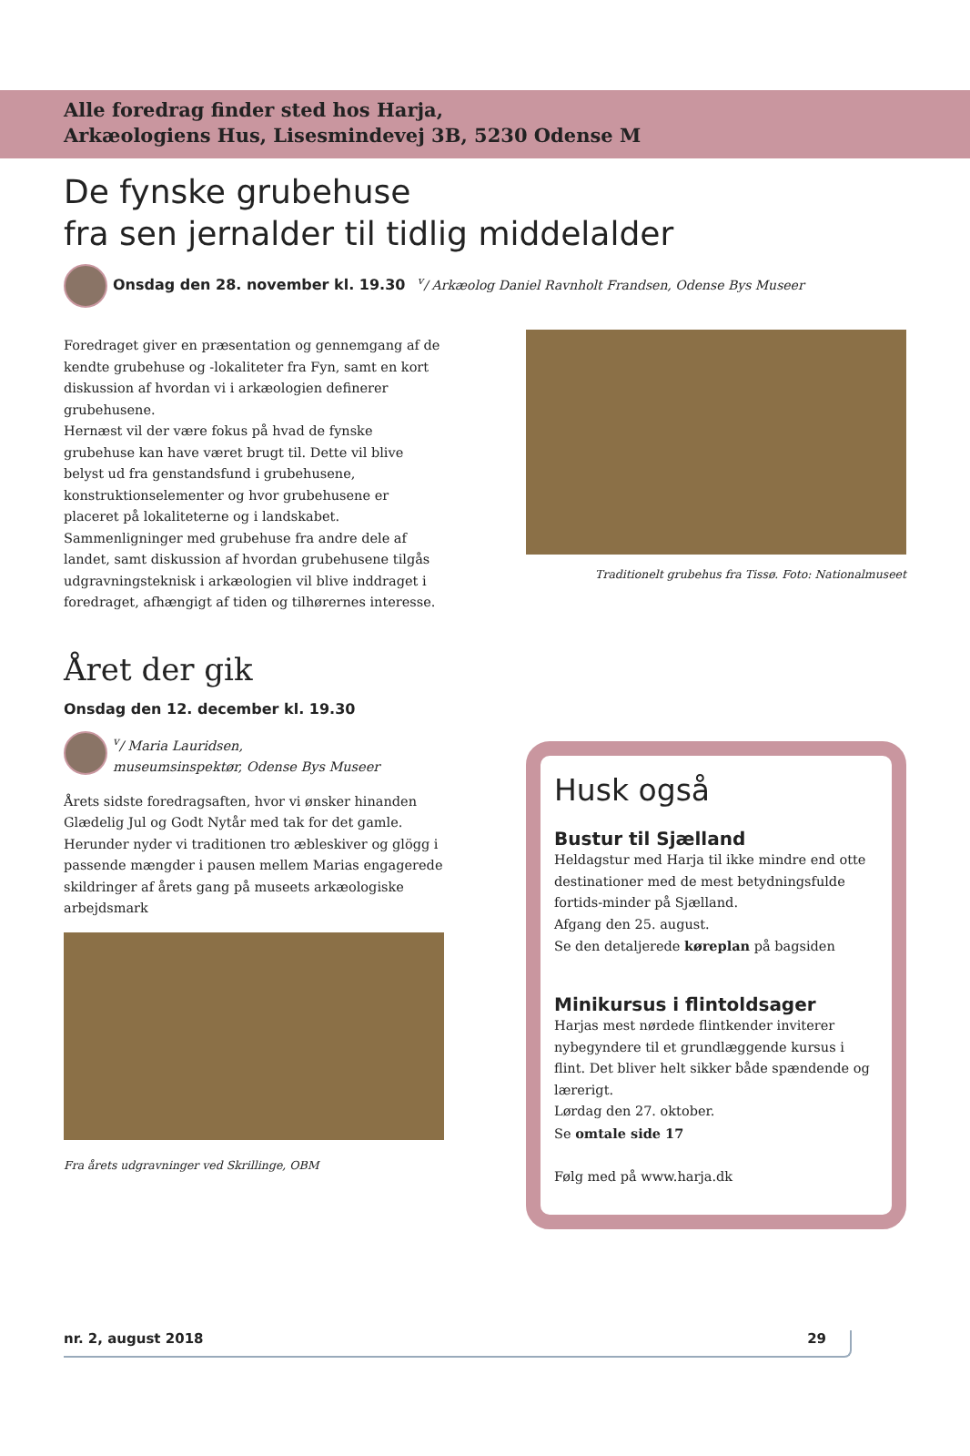Alle foredrag finder sted hos Harja,
Arkæologiens Hus, Lisesmindevej 3B, 5230 Odense M
De fynske grubehuse
fra sen jernalder til tidlig middelalder
Onsdag den 28. november kl. 19.30 <sup>v</sup>/ Arkæolog Daniel Ravnholt Frandsen, Odense Bys Museer
Foredraget giver en præsentation og gennemgang af de kendte grubehuse og -lokaliteter fra Fyn, samt en kort diskussion af hvordan vi i arkæologien definerer grubehusene.
Hernæst vil der være fokus på hvad de fynske grubehuse kan have været brugt til. Dette vil blive belyst ud fra genstandsfund i grubehusene, konstruktionselementer og hvor grubehusene er placeret på lokaliteterne og i landskabet. Sammenligninger med grubehuse fra andre dele af landet, samt diskussion af hvordan grubehusene tilgås udgravningsteknisk i arkæologien vil blive inddraget i foredraget, afhængigt af tiden og tilhørernes interesse.
Traditionelt grubehus fra Tissø. Foto: Nationalmuseet
Året der gik
Onsdag den 12. december kl. 19.30
<sup>v</sup>/ Maria Lauridsen,
museumsinspektør, Odense Bys Museer
Årets sidste foredragsaften, hvor vi ønsker hinanden Glædelig Jul og Godt Nytår med tak for det gamle. Herunder nyder vi traditionen tro æbleskiver og glögg i passende mængder i pausen mellem Marias engagerede skildringer af årets gang på museets arkæologiske arbejdsmark
Fra årets udgravninger ved Skrillinge, OBM
Husk også
Bustur til Sjælland
Heldagstur med Harja til ikke mindre end otte destinationer med de mest betydningsfulde fortids-minder på Sjælland.
Afgang den 25. august.
Se den detaljerede køreplan på bagsiden
Minikursus i flintoldsager
Harjas mest nørdede flintkender inviterer nybegyndere til et grundlæggende kursus i flint. Det bliver helt sikker både spændende og lærerigt.
Lørdag den 27. oktober.
Se omtale side 17
Følg med på www.harja.dk
nr. 2, august 2018 29